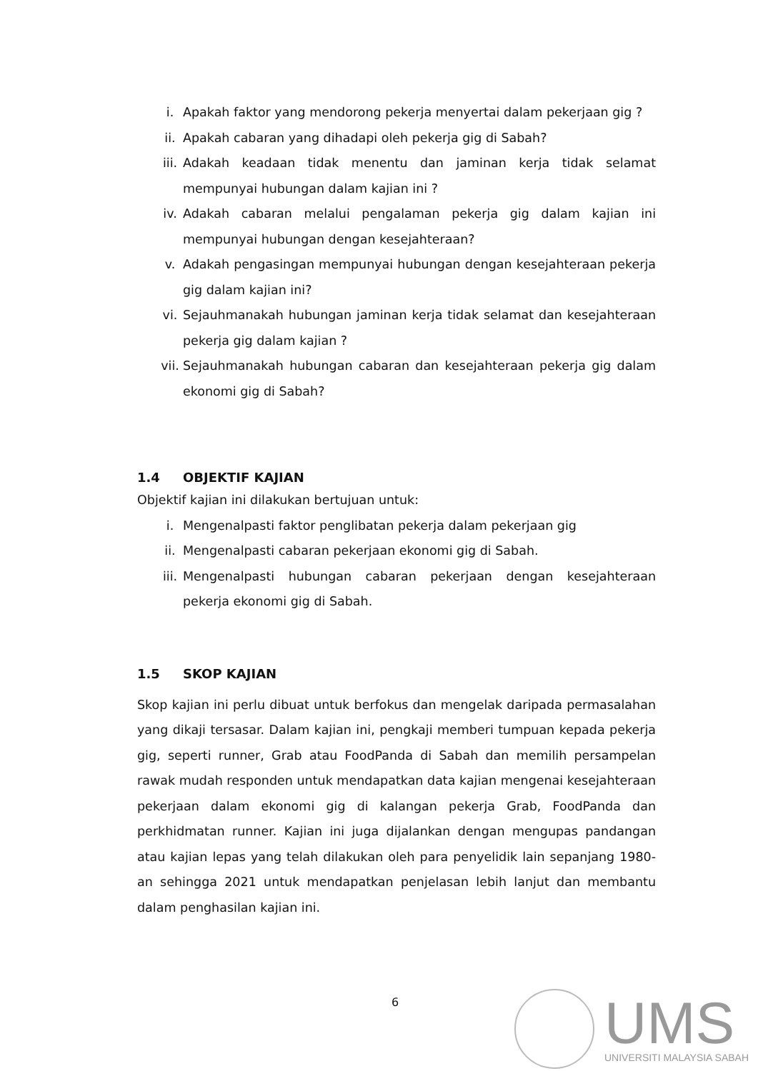i. Apakah faktor yang mendorong pekerja menyertai dalam pekerjaan gig ?
ii. Apakah cabaran yang dihadapi oleh pekerja gig di Sabah?
iii. Adakah keadaan tidak menentu dan jaminan kerja tidak selamat mempunyai hubungan dalam kajian ini ?
iv. Adakah cabaran melalui pengalaman pekerja gig dalam kajian ini mempunyai hubungan dengan kesejahteraan?
v. Adakah pengasingan mempunyai hubungan dengan kesejahteraan pekerja gig dalam kajian ini?
vi. Sejauhmanakah hubungan jaminan kerja tidak selamat dan kesejahteraan pekerja gig dalam kajian ?
vii. Sejauhmanakah hubungan cabaran dan kesejahteraan pekerja gig dalam ekonomi gig di Sabah?
1.4 OBJEKTIF KAJIAN
Objektif kajian ini dilakukan bertujuan untuk:
i. Mengenalpasti faktor penglibatan pekerja dalam pekerjaan gig
ii. Mengenalpasti cabaran pekerjaan ekonomi gig di Sabah.
iii. Mengenalpasti hubungan cabaran pekerjaan dengan kesejahteraan pekerja ekonomi gig di Sabah.
1.5 SKOP KAJIAN
Skop kajian ini perlu dibuat untuk berfokus dan mengelak daripada permasalahan yang dikaji tersasar. Dalam kajian ini, pengkaji memberi tumpuan kepada pekerja gig, seperti runner, Grab atau FoodPanda di Sabah dan memilih persampelan rawak mudah responden untuk mendapatkan data kajian mengenai kesejahteraan pekerjaan dalam ekonomi gig di kalangan pekerja Grab, FoodPanda dan perkhidmatan runner. Kajian ini juga dijalankan dengan mengupas pandangan atau kajian lepas yang telah dilakukan oleh para penyelidik lain sepanjang 1980-an sehingga 2021 untuk mendapatkan penjelasan lebih lanjut dan membantu dalam penghasilan kajian ini.
6
UMS
UNIVERSITI MALAYSIA SABAH